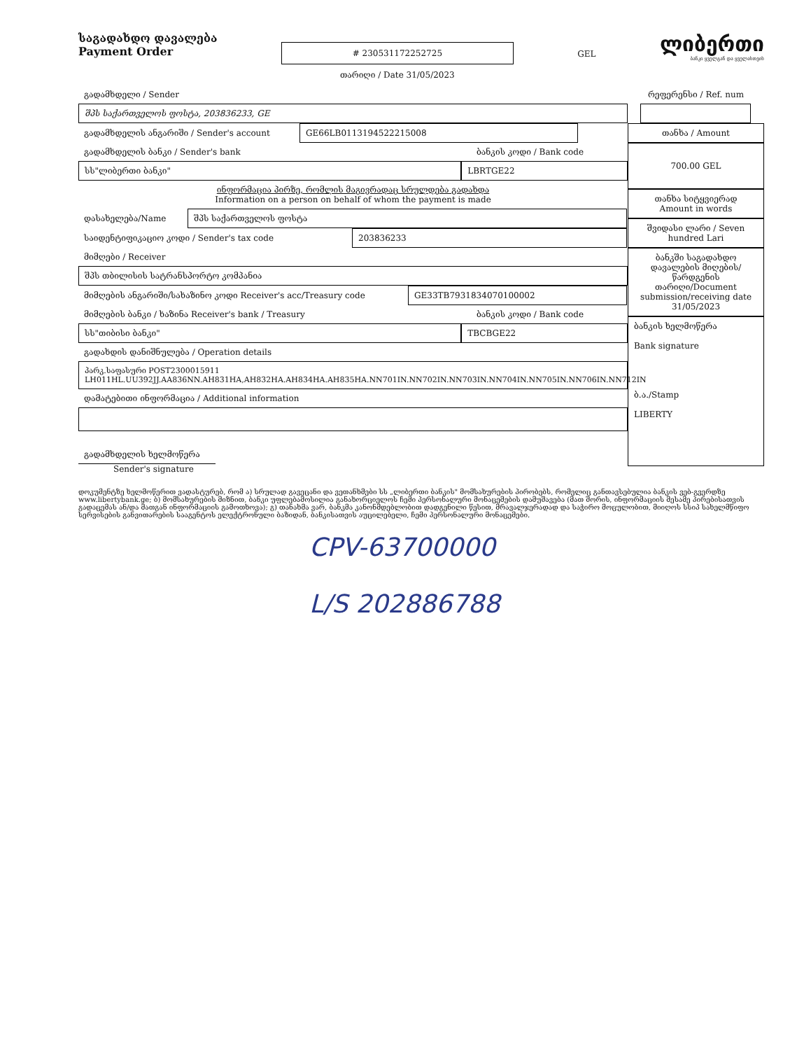საგადახდო დავალება
Payment Order
# 230531172252725
თარიღი / Date 31/05/2023
GEL
ლიბერთი
ბანკი ყველგან და ყველასთვის
გადამხდელი / Sender
შპს საქართველოს ფოსტა, 203836233, GE
გადამხდელის ანგარიში / Sender's account GE66LB0113194522215008
გადამხდელის ბანკი / Sender's bank ბანკის კოდი / Bank code
სს"ლიბერთი ბანკი" LBRTGE22
ინფორმაცია პირზე, რომლის მაგივრადაც სრულდება გადახდა
Information on a person on behalf of whom the payment is made
დასახელება/Name შპს საქართველოს ფოსტა
საიდენტიფიკაციო კოდი / Sender's tax code 203836233
მიმღები / Receiver
შპს თბილისის სატრანსპორტო კომპანია
მიმღების ანგარიში/სახაზინო კოდი Receiver's acc/Treasury code GE33TB7931834070100002
მიმღების ბანკი / ხაზინა Receiver's bank / Treasury ბანკის კოდი / Bank code
სს"თიბისი ბანკი" TBCBGE22
გადახდის დანიშნულება / Operation details
პარკ.საფასური POST2300015911
LH011HL.UU392JJ.AA836NN.AH831HA,AH832HA.AH834HA.AH835HA.NN701IN.NN702IN.NN703IN.NN704IN.NN705IN.NN706IN.NN712IN
დამატებითი ინფორმაცია / Additional information
გადამხდელის ხელმოწერა
Sender's signature
რეფერენსი / Ref. num
თანხა / Amount
700.00 GEL
თანხა სიტყვიერად
Amount in words
შვიდასი ლარი / Seven hundred Lari
ბანკში საგადახდო დავალების მიღების/ წარდგენის თარიღი/Document submission/receiving date
31/05/2023
ბანკის ხელმოწერა
Bank signature
ბ.ა./Stamp
LIBERTY
დოკუმენტზე ხელმოწერით ვადასტურებ, რომ ა) სრულად გავეცანი და ვეთანხმები სს „ლიბერთი ბანკის" მომსახურების პირობებს, რომელიც განთავსებულია ბანკის ვებ-გვერდზე www.libertybank.ge; ბ) მომსახურების მიზნით, ბანკი უფლებამოსილია განახორციელოს ჩემი პერსონალური მონაცემების დამუშავება (მათ შორის, ინფორმაციის მესამე პირებისათვის გადაცემას ან/და მათგან ინფორმაციის გამოთხოვა); გ) თანახმა ვარ, ბანკმა კანონმდებლობით დადგენილი წესით, მრავალჯერადად და საჭირო მოცულობით, მიიღოს სსიპ სახელმწიფო სერვისების განვითარების სააგენტოს ელექტრონული ბაზიდან, ბანკისათვის აუცილებელი, ჩემი პერსონალური მონაცემები.
CPV-63700000
L/S 202886788